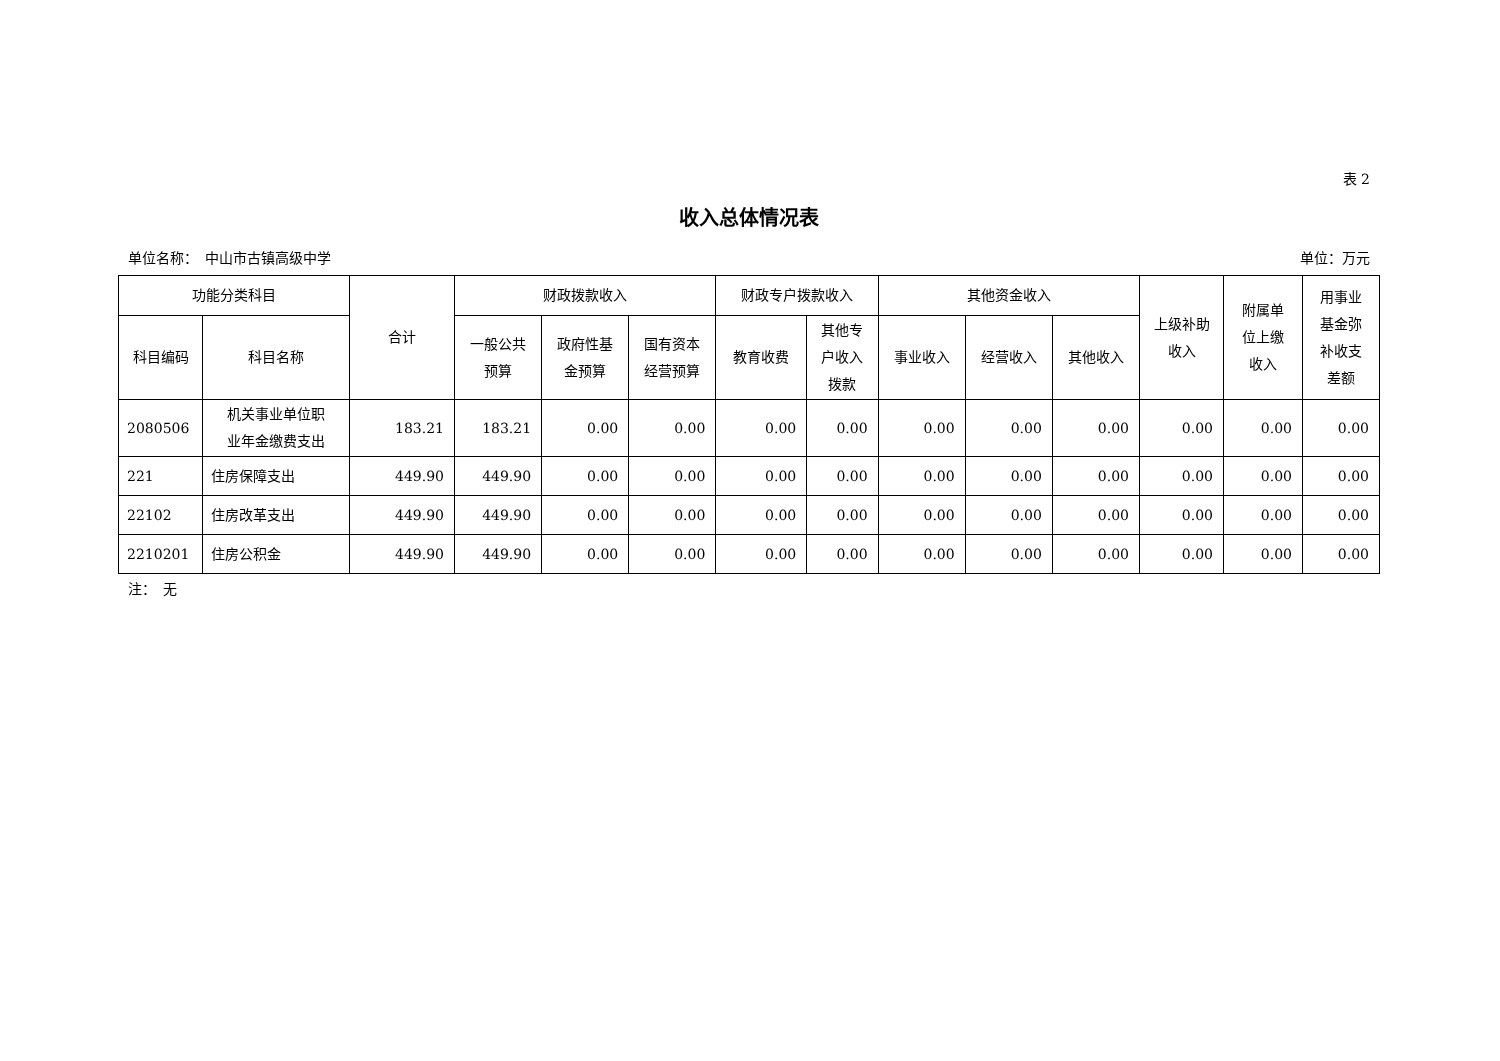表 2
收入总体情况表
单位名称：　中山市古镇高级中学 单位：万元
| 功能分类科目 | | 合计 | 财政拨款收入 | | | 财政专户拨款收入 | | 其他资金收入 | | | 上级补助 收入 | 附属单 位上缴 收入 | 用事业 基金弥 补收支 差额 |
| --- | --- | --- | --- | --- | --- | --- | --- | --- | --- | --- | --- | --- | --- |
| 科目编码 | 科目名称 | | 一般公共 预算 | 政府性基 金预算 | 国有资本 经营预算 | 教育收费 | 其他专 户收入 拨款 | 事业收入 | 经营收入 | 其他收入 | | | |
| 2080506 | 机关事业单位职 业年金缴费支出 | 183.21 | 183.21 | 0.00 | 0.00 | 0.00 | 0.00 | 0.00 | 0.00 | 0.00 | 0.00 | 0.00 | 0.00 |
| 221 | 住房保障支出 | 449.90 | 449.90 | 0.00 | 0.00 | 0.00 | 0.00 | 0.00 | 0.00 | 0.00 | 0.00 | 0.00 | 0.00 |
| 22102 | 住房改革支出 | 449.90 | 449.90 | 0.00 | 0.00 | 0.00 | 0.00 | 0.00 | 0.00 | 0.00 | 0.00 | 0.00 | 0.00 |
| 2210201 | 住房公积金 | 449.90 | 449.90 | 0.00 | 0.00 | 0.00 | 0.00 | 0.00 | 0.00 | 0.00 | 0.00 | 0.00 | 0.00 |
注：　无